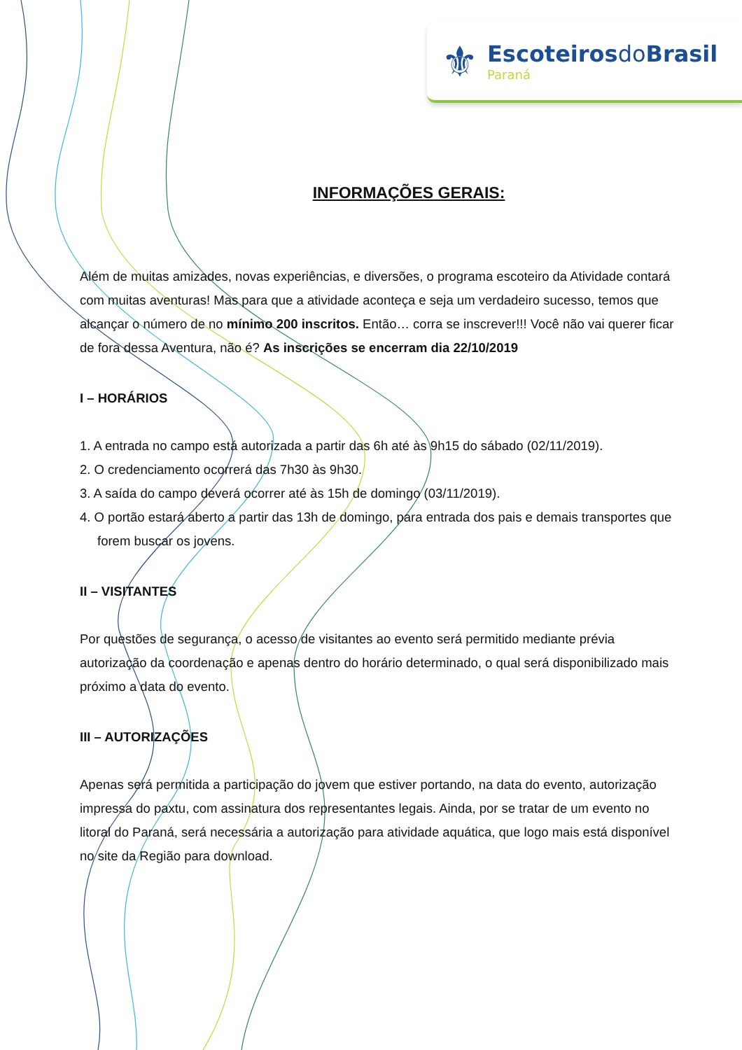⚜
Escoteirosdo Brasil
Paraná
INFORMAÇÕES GERAIS:
Além de muitas amizades, novas experiências, e diversões, o programa escoteiro da Atividade contará com muitas aventuras! Mas para que a atividade aconteça e seja um verdadeiro sucesso, temos que alcançar o número de no mínimo 200 inscritos. Então… corra se inscrever!!! Você não vai querer ficar de fora dessa Aventura, não é? As inscrições se encerram dia 22/10/2019
I – HORÁRIOS
1. A entrada no campo está autorizada a partir das 6h até às 9h15 do sábado (02/11/2019).
2. O credenciamento ocorrerá das 7h30 às 9h30.
3. A saída do campo deverá ocorrer até às 15h de domingo (03/11/2019).
4. O portão estará aberto a partir das 13h de domingo, para entrada dos pais e demais transportes que forem buscar os jovens.
II – VISITANTES
Por questões de segurança, o acesso de visitantes ao evento será permitido mediante prévia autorização da coordenação e apenas dentro do horário determinado, o qual será disponibilizado mais próximo a data do evento.
III – AUTORIZAÇÕES
Apenas será permitida a participação do jovem que estiver portando, na data do evento, autorização impressa do paxtu, com assinatura dos representantes legais. Ainda, por se tratar de um evento no litoral do Paraná, será necessária a autorização para atividade aquática, que logo mais está disponível no site da Região para download.